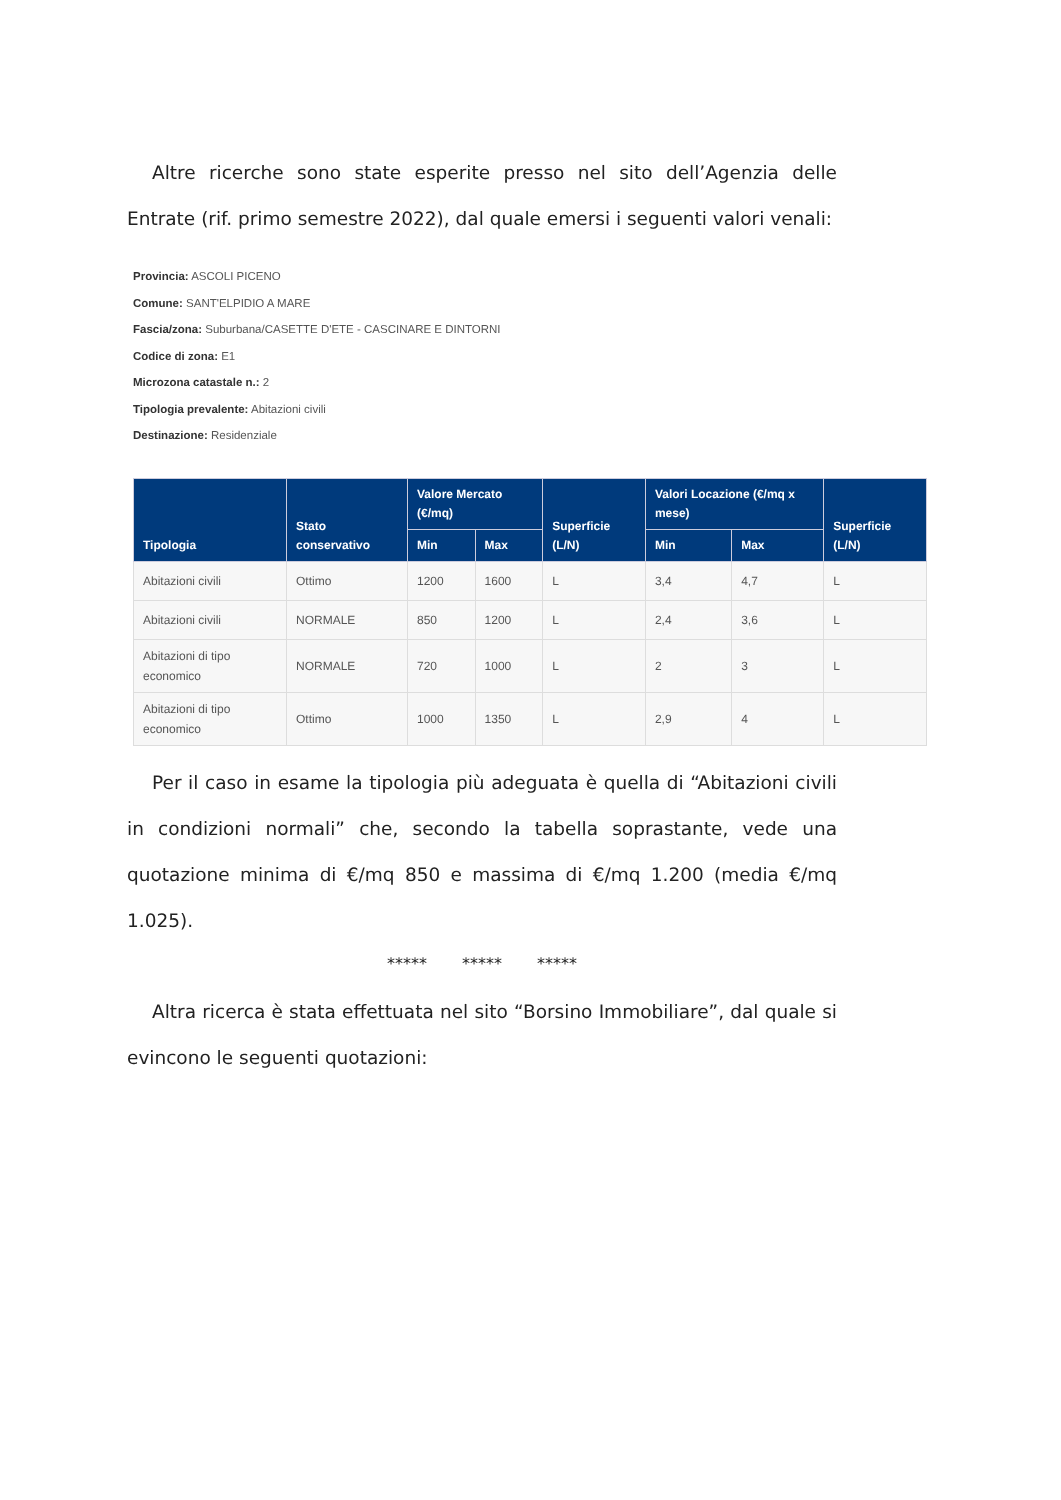Altre ricerche sono state esperite presso nel sito dell’Agenzia delle Entrate (rif. primo semestre 2022), dal quale emersi i seguenti valori venali:
Provincia: ASCOLI PICENO
Comune: SANT'ELPIDIO A MARE
Fascia/zona: Suburbana/CASETTE D'ETE - CASCINARE E DINTORNI
Codice di zona: E1
Microzona catastale n.: 2
Tipologia prevalente: Abitazioni civili
Destinazione: Residenziale
| Tipologia | Stato conservativo | Valore Mercato (€/mq) | | Superficie (L/N) | Valori Locazione (€/mq x mese) | | Superficie (L/N) |
| --- | --- | --- | --- | --- | --- | --- | --- |
| | | Min | Max | | Min | Max | |
| Abitazioni civili | Ottimo | 1200 | 1600 | L | 3,4 | 4,7 | L |
| Abitazioni civili | NORMALE | 850 | 1200 | L | 2,4 | 3,6 | L |
| Abitazioni di tipo economico | NORMALE | 720 | 1000 | L | 2 | 3 | L |
| Abitazioni di tipo economico | Ottimo | 1000 | 1350 | L | 2,9 | 4 | L |
Per il caso in esame la tipologia più adeguata è quella di “Abitazioni civili in condizioni normali” che, secondo la tabella soprastante, vede una quotazione minima di €/mq 850 e massima di €/mq 1.200 (media €/mq 1.025).
***** ***** *****
Altra ricerca è stata effettuata nel sito “Borsino Immobiliare”, dal quale si evincono le seguenti quotazioni: